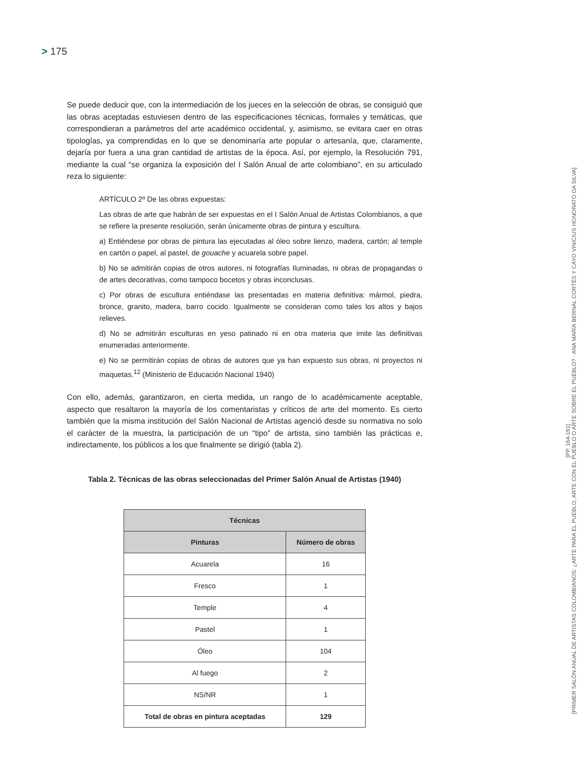> 175
Se puede deducir que, con la intermediación de los jueces en la selección de obras, se consiguió que las obras aceptadas estuviesen dentro de las especificaciones técnicas, formales y temáticas, que correspondieran a parámetros del arte académico occidental, y, asimismo, se evitara caer en otras tipologías, ya comprendidas en lo que se denominaría arte popular o artesanía, que, claramente, dejaría por fuera a una gran cantidad de artistas de la época. Así, por ejemplo, la Resolución 791, mediante la cual “se organiza la exposición del I Salón Anual de arte colombiano”, en su articulado reza lo siguiente:
ARTÍCULO 2º De las obras expuestas:
Las obras de arte que habrán de ser expuestas en el I Salón Anual de Artistas Colombianos, a que se refiere la presente resolución, serán únicamente obras de pintura y escultura.
a) Entiéndese por obras de pintura las ejecutadas al óleo sobre lienzo, madera, cartón; al temple en cartón o papel, al pastel, de gouache y acuarela sobre papel.
b) No se admitirán copias de otros autores, ni fotografías Iluminadas, ni obras de propagandas o de artes decorativas, como tampoco bocetos y obras inconclusas.
c) Por obras de escultura entiéndase las presentadas en materia definitiva: mármol, piedra, bronce, granito, madera, barro cocido. Igualmente se consideran como tales los altos y bajos relieves.
d) No se admitirán esculturas en yeso patinado ni en otra materia que imite las definitivas enumeradas anteriormente.
e) No se permitirán copias de obras de autores que ya han expuesto sus obras, ni proyectos ni maquetas.<sup>12</sup> (Ministerio de Educación Nacional 1940)
Con ello, además, garantizaron, en cierta medida, un rango de lo académicamente aceptable, aspecto que resaltaron la mayoría de los comentaristas y críticos de arte del momento. Es cierto también que la misma institución del Salón Nacional de Artistas agenció desde su normativa no solo el carácter de la muestra, la participación de un “tipo” de artista, sino también las prácticas e, indirectamente, los públicos a los que finalmente se dirigió (tabla 2).
Tabla 2. Técnicas de las obras seleccionadas del Primer Salón Anual de Artistas (1940)
| Técnicas | |
| --- | --- |
| Pinturas | Número de obras |
| Acuarela | 16 |
| Fresco | 1 |
| Temple | 4 |
| Pastel | 1 |
| Óleo | 104 |
| Al fuego | 2 |
| NS/NR | 1 |
| Total de obras en pintura aceptadas | 129 |
[PP. 164-191]
[PRIMER SALÓN ANUAL DE ARTISTAS COLOMBIANOS: ¿ARTE PARA EL PUEBLO, ARTE CON EL PUEBLO O ARTE SOBRE EL PUEBLO? · ANA MARÍA BERNAL CORTÉS Y CAYO VINICIUS HONORATO DA SILVA]